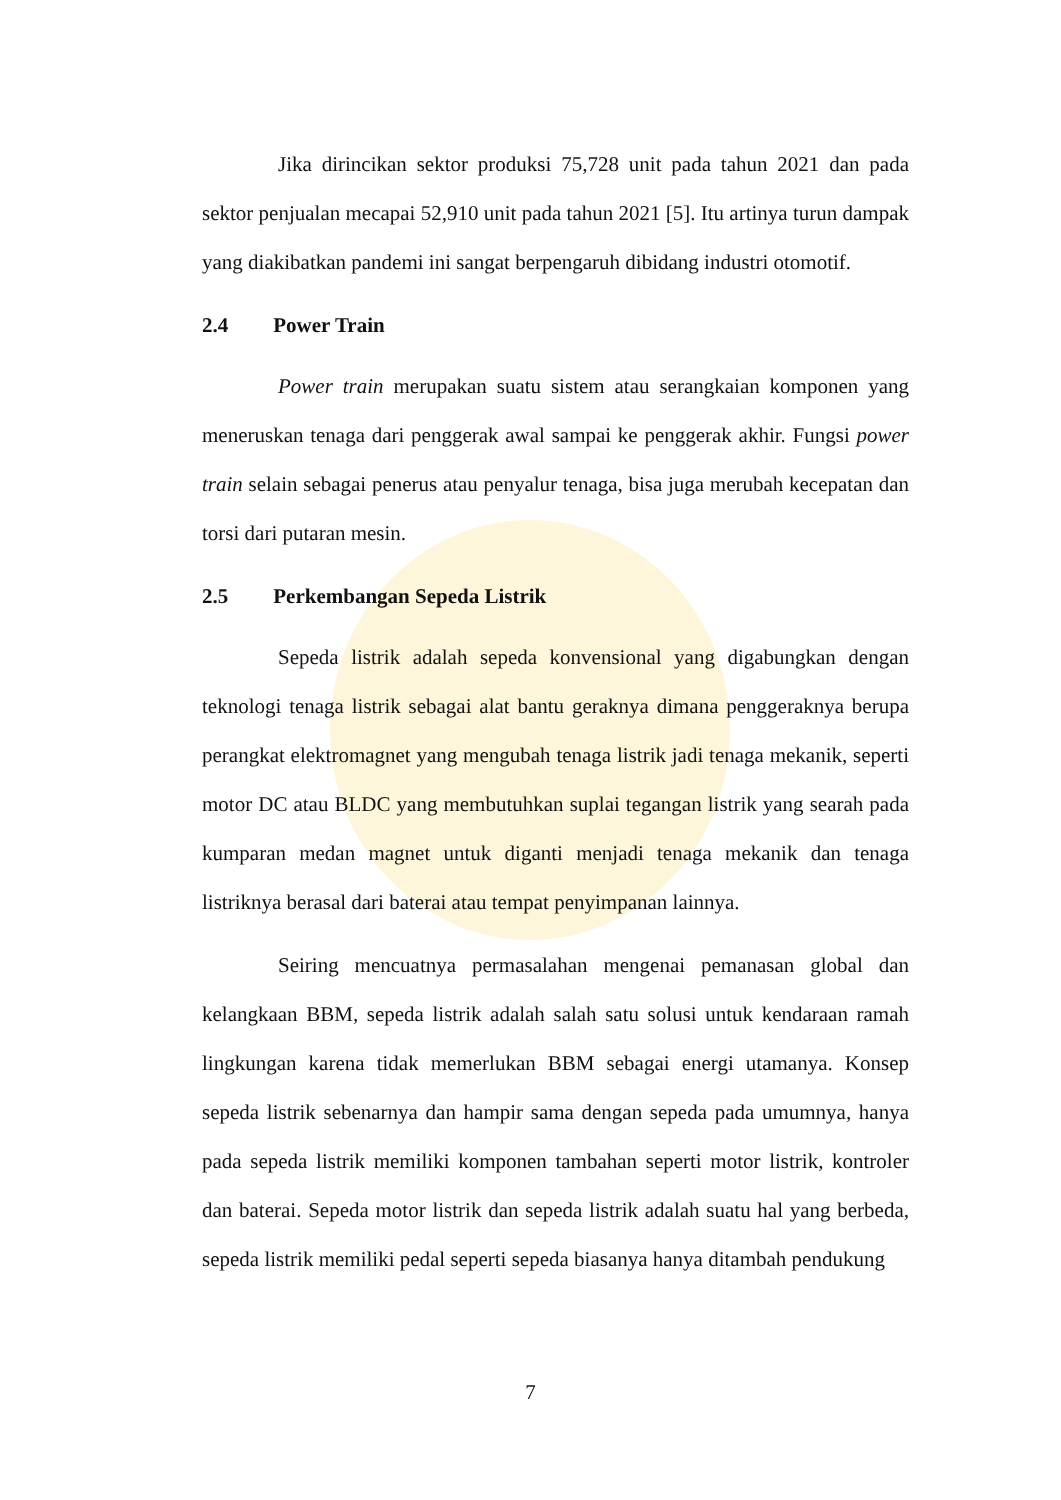Jika dirincikan sektor produksi 75,728 unit pada tahun 2021 dan pada sektor penjualan mecapai 52,910 unit pada tahun 2021 [5]. Itu artinya turun dampak yang diakibatkan pandemi ini sangat berpengaruh dibidang industri otomotif.
2.4 Power Train
Power train merupakan suatu sistem atau serangkaian komponen yang meneruskan tenaga dari penggerak awal sampai ke penggerak akhir. Fungsi power train selain sebagai penerus atau penyalur tenaga, bisa juga merubah kecepatan dan torsi dari putaran mesin.
2.5 Perkembangan Sepeda Listrik
Sepeda listrik adalah sepeda konvensional yang digabungkan dengan teknologi tenaga listrik sebagai alat bantu geraknya dimana penggeraknya berupa perangkat elektromagnet yang mengubah tenaga listrik jadi tenaga mekanik, seperti motor DC atau BLDC yang membutuhkan suplai tegangan listrik yang searah pada kumparan medan magnet untuk diganti menjadi tenaga mekanik dan tenaga listriknya berasal dari baterai atau tempat penyimpanan lainnya.
Seiring mencuatnya permasalahan mengenai pemanasan global dan kelangkaan BBM, sepeda listrik adalah salah satu solusi untuk kendaraan ramah lingkungan karena tidak memerlukan BBM sebagai energi utamanya. Konsep sepeda listrik sebenarnya dan hampir sama dengan sepeda pada umumnya, hanya pada sepeda listrik memiliki komponen tambahan seperti motor listrik, kontroler dan baterai. Sepeda motor listrik dan sepeda listrik adalah suatu hal yang berbeda, sepeda listrik memiliki pedal seperti sepeda biasanya hanya ditambah pendukung
7